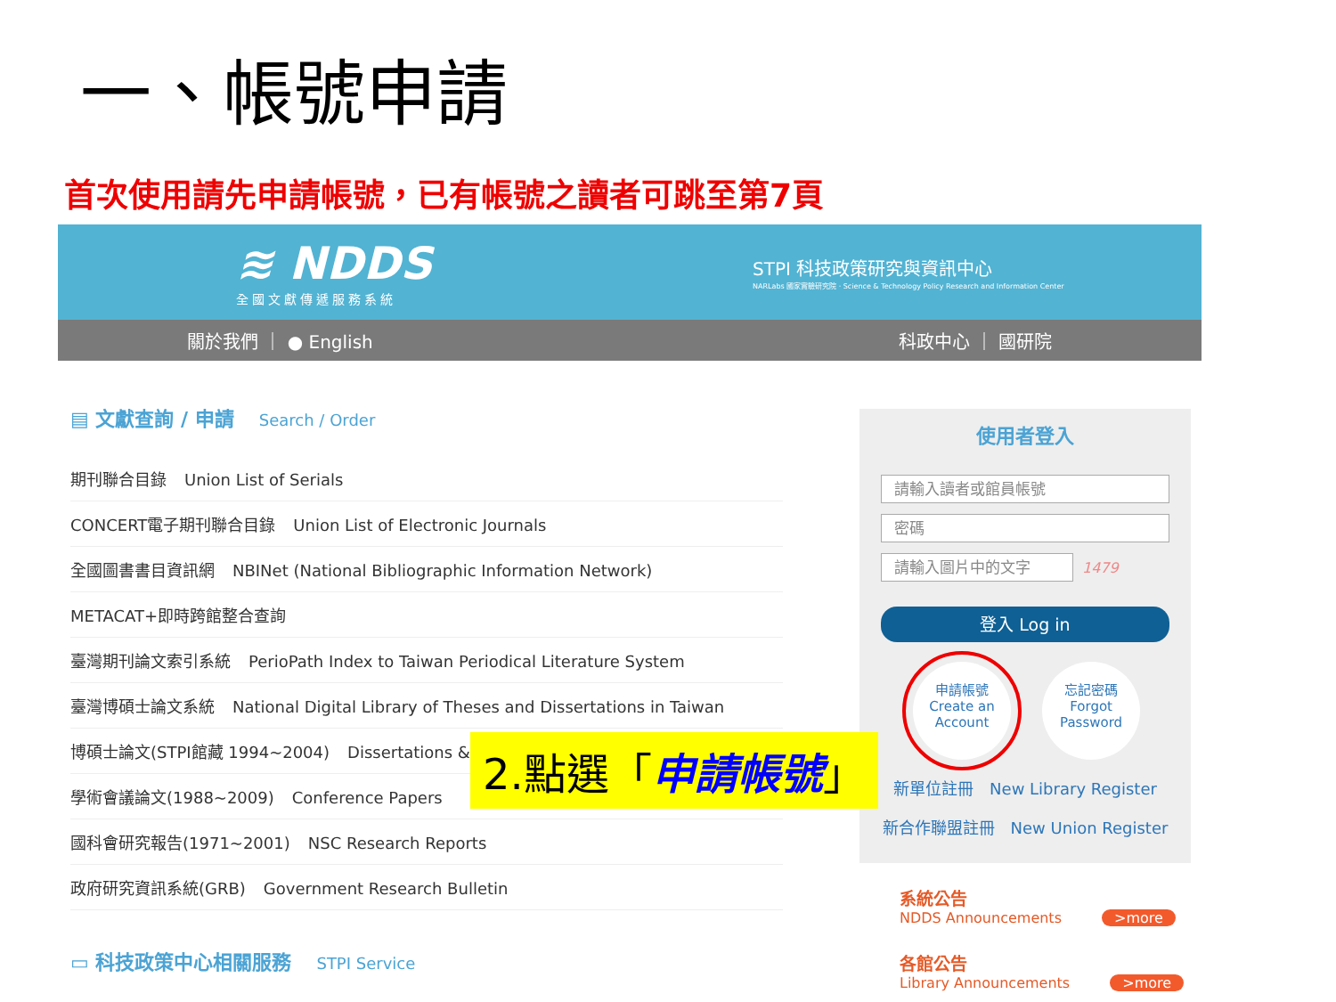一、帳號申請
首次使用請先申請帳號，已有帳號之讀者可跳至第7頁
≋ NDDS
全國文獻傳遞服務系統
STPI 科技政策研究與資訊中心
NARLabs 國家實驗研究院 · Science & Technology Policy Research and Information Center
關於我們 ｜ ● English 科政中心 ｜ 國研院
▤ 文獻查詢 / 申請 Search / Order
期刊聯合目錄 Union List of Serials
CONCERT電子期刊聯合目錄 Union List of Electronic Journals
全國圖書書目資訊網 NBINet (National Bibliographic Information Network)
METACAT+即時跨館整合查詢
臺灣期刊論文索引系統 PerioPath Index to Taiwan Periodical Literature System
臺灣博碩士論文系統 National Digital Library of Theses and Dissertations in Taiwan
博碩士論文(STPI館藏 1994~2004) Dissertations &
學術會議論文(1988~2009) Conference Papers
國科會研究報告(1971~2001) NSC Research Reports
政府研究資訊系統(GRB) Government Research Bulletin
▭ 科技政策中心相關服務 STPI Service
使用者登入
請輸入讀者或館員帳號
密碼
請輸入圖片中的文字
1479
登入 Log in
申請帳號
Create an
Account
忘記密碼
Forgot
Password
新單位註冊　New Library Register
新合作聯盟註冊　New Union Register
2.點選「申請帳號」
系統公告
NDDS Announcements >more
各館公告
Library Announcements >more